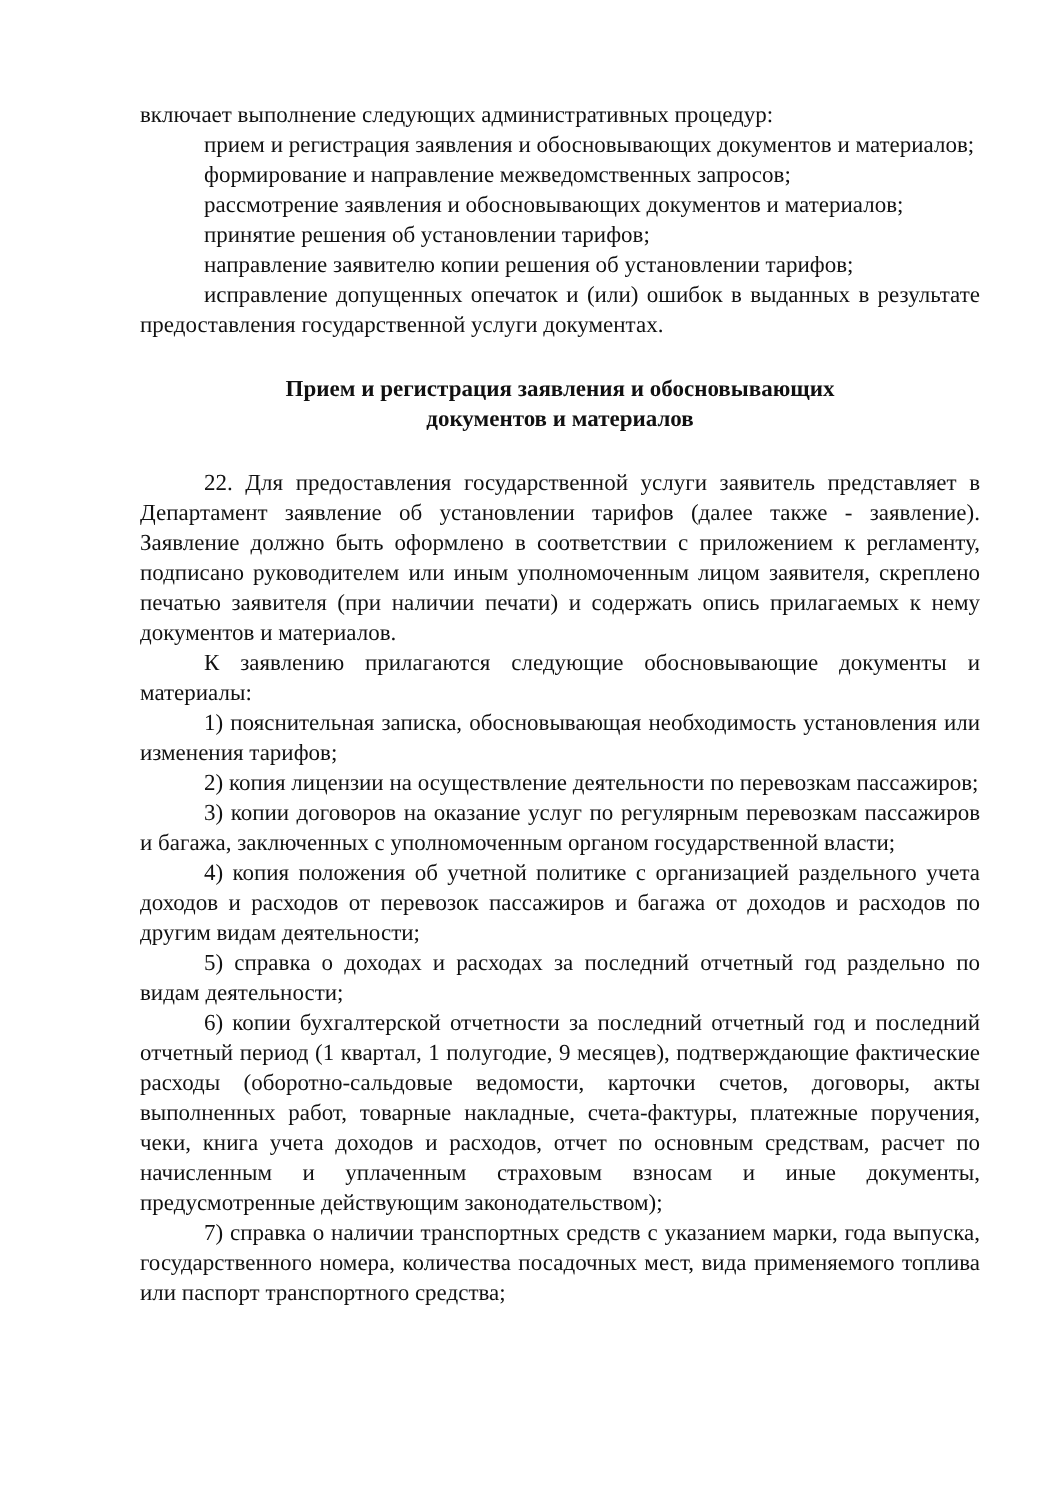включает выполнение следующих административных процедур:
прием и регистрация заявления и обосновывающих документов и материалов;
формирование и направление межведомственных запросов;
рассмотрение заявления и обосновывающих документов и материалов;
принятие решения об установлении тарифов;
направление заявителю копии решения об установлении тарифов;
исправление допущенных опечаток и (или) ошибок в выданных в результате предоставления государственной услуги документах.
Прием и регистрация заявления и обосновывающих
документов и материалов
22. Для предоставления государственной услуги заявитель представляет в Департамент заявление об установлении тарифов (далее также - заявление). Заявление должно быть оформлено в соответствии с приложением к регламенту, подписано руководителем или иным уполномоченным лицом заявителя, скреплено печатью заявителя (при наличии печати) и содержать опись прилагаемых к нему документов и материалов.
К заявлению прилагаются следующие обосновывающие документы и материалы:
1) пояснительная записка, обосновывающая необходимость установления или изменения тарифов;
2) копия лицензии на осуществление деятельности по перевозкам пассажиров;
3) копии договоров на оказание услуг по регулярным перевозкам пассажиров и багажа, заключенных с уполномоченным органом государственной власти;
4) копия положения об учетной политике с организацией раздельного учета доходов и расходов от перевозок пассажиров и багажа от доходов и расходов по другим видам деятельности;
5) справка о доходах и расходах за последний отчетный год раздельно по видам деятельности;
6) копии бухгалтерской отчетности за последний отчетный год и последний отчетный период (1 квартал, 1 полугодие, 9 месяцев), подтверждающие фактические расходы (оборотно-сальдовые ведомости, карточки счетов, договоры, акты выполненных работ, товарные накладные, счета-фактуры, платежные поручения, чеки, книга учета доходов и расходов, отчет по основным средствам, расчет по начисленным и уплаченным страховым взносам и иные документы, предусмотренные действующим законодательством);
7) справка о наличии транспортных средств с указанием марки, года выпуска, государственного номера, количества посадочных мест, вида применяемого топлива или паспорт транспортного средства;